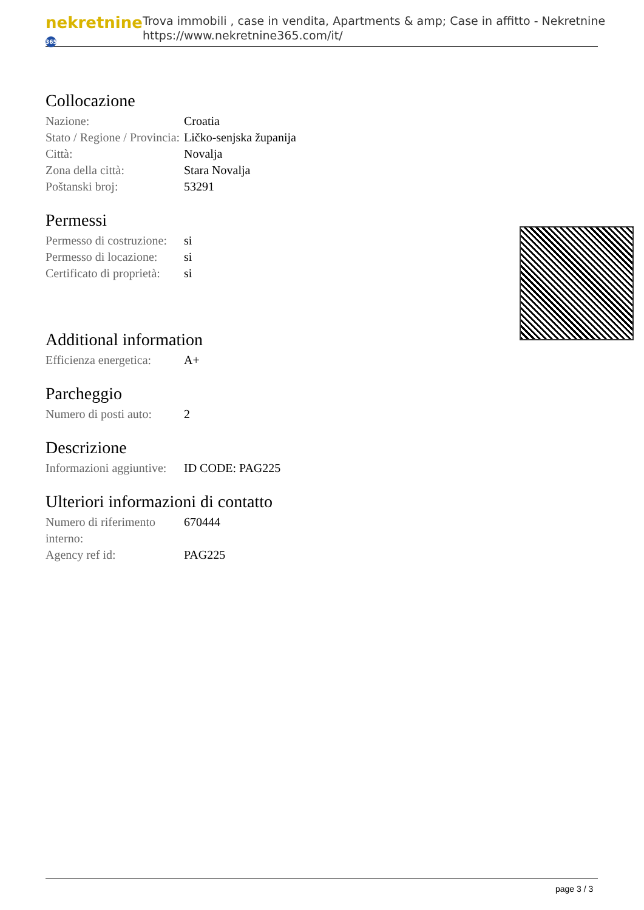nekretnine 365
Trova immobili , case in vendita, Apartments & amp; Case in affitto - Nekretnine
https://www.nekretnine365.com/it/
Collocazione
| Nazione: | Croatia |
| Stato / Regione / Provincia: | Ličko-senjska županija |
| Città: | Novalja |
| Zona della città: | Stara Novalja |
| Poštanski broj: | 53291 |
Permessi
| Permesso di costruzione: | si |
| Permesso di locazione: | si |
| Certificato di proprietà: | si |
Additional information
| Efficienza energetica: | A+ |
Parcheggio
| Numero di posti auto: | 2 |
Descrizione
| Informazioni aggiuntive: | ID CODE: PAG225 |
Ulteriori informazioni di contatto
| Numero di riferimento interno: | 670444 |
| Agency ref id: | PAG225 |
page 3 / 3